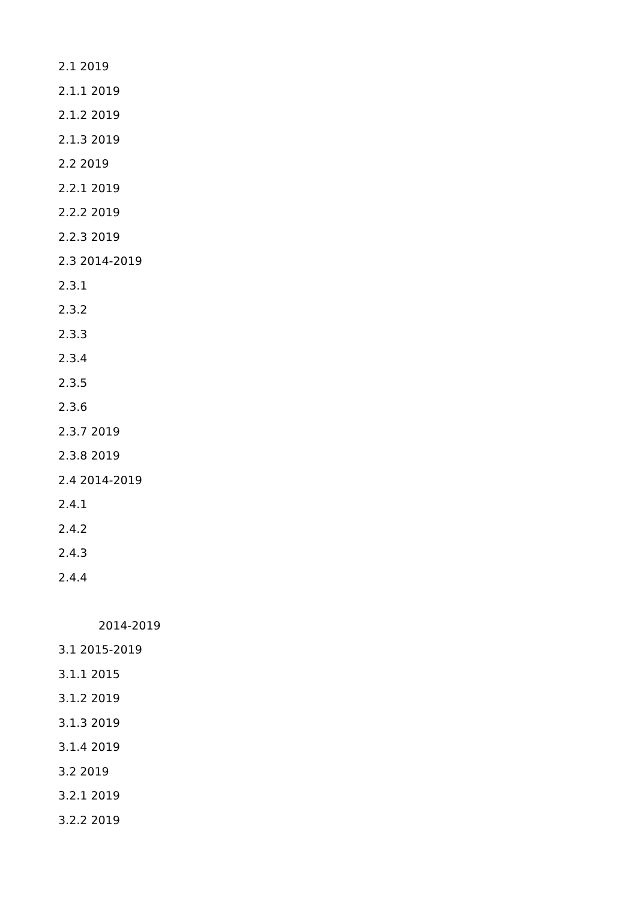2.1 2019
2.1.1 2019
2.1.2 2019
2.1.3 2019
2.2 2019
2.2.1 2019
2.2.2 2019
2.2.3 2019
2.3 2014-2019
2.3.1
2.3.2
2.3.3
2.3.4
2.3.5
2.3.6
2.3.7 2019
2.3.8 2019
2.4 2014-2019
2.4.1
2.4.2
2.4.3
2.4.4
2014-2019
3.1 2015-2019
3.1.1 2015
3.1.2 2019
3.1.3 2019
3.1.4 2019
3.2 2019
3.2.1 2019
3.2.2 2019